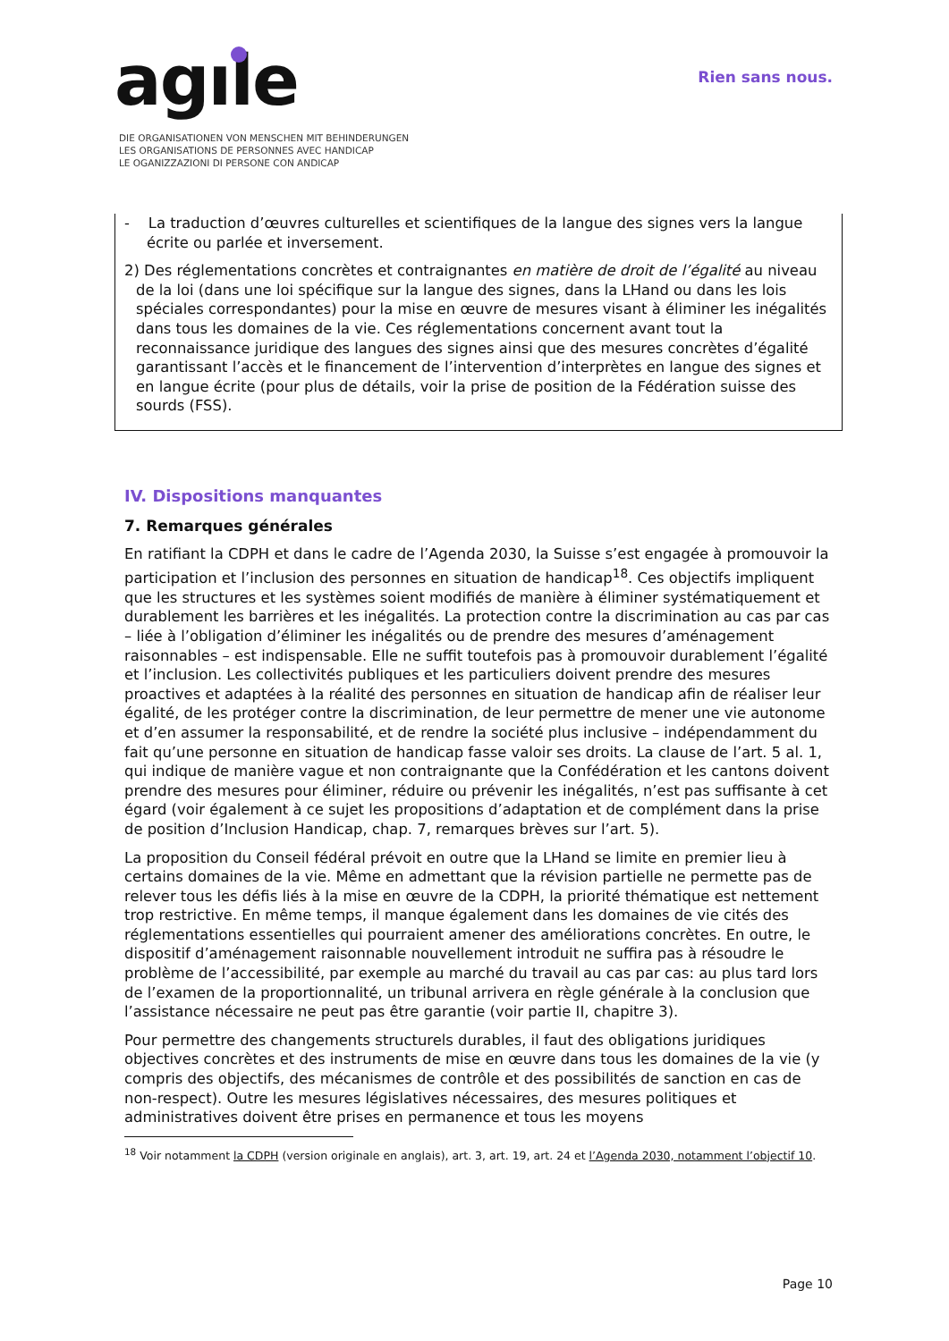agıle
DIE ORGANISATIONEN VON MENSCHEN MIT BEHINDERUNGEN
LES ORGANISATIONS DE PERSONNES AVEC HANDICAP
LE OGANIZZAZIONI DI PERSONE CON ANDICAP
Rien sans nous.
- La traduction d’œuvres culturelles et scientifiques de la langue des signes vers la langue écrite ou parlée et inversement.
2) Des réglementations concrètes et contraignantes en matière de droit de l’égalité au niveau de la loi (dans une loi spécifique sur la langue des signes, dans la LHand ou dans les lois spéciales correspondantes) pour la mise en œuvre de mesures visant à éliminer les inégalités dans tous les domaines de la vie. Ces réglementations concernent avant tout la reconnaissance juridique des langues des signes ainsi que des mesures concrètes d’égalité garantissant l’accès et le financement de l’intervention d’interprètes en langue des signes et en langue écrite (pour plus de détails, voir la prise de position de la Fédération suisse des sourds (FSS).
IV. Dispositions manquantes
7. Remarques générales
En ratifiant la CDPH et dans le cadre de l’Agenda 2030, la Suisse s’est engagée à promouvoir la participation et l’inclusion des personnes en situation de handicap<sup>18</sup>. Ces objectifs impliquent que les structures et les systèmes soient modifiés de manière à éliminer systématiquement et durablement les barrières et les inégalités. La protection contre la discrimination au cas par cas – liée à l’obligation d’éliminer les inégalités ou de prendre des mesures d’aménagement raisonnables – est indispensable. Elle ne suffit toutefois pas à promouvoir durablement l’égalité et l’inclusion. Les collectivités publiques et les particuliers doivent prendre des mesures proactives et adaptées à la réalité des personnes en situation de handicap afin de réaliser leur égalité, de les protéger contre la discrimination, de leur permettre de mener une vie autonome et d’en assumer la responsabilité, et de rendre la société plus inclusive – indépendamment du fait qu’une personne en situation de handicap fasse valoir ses droits. La clause de l’art. 5 al. 1, qui indique de manière vague et non contraignante que la Confédération et les cantons doivent prendre des mesures pour éliminer, réduire ou prévenir les inégalités, n’est pas suffisante à cet égard (voir également à ce sujet les propositions d’adaptation et de complément dans la prise de position d’Inclusion Handicap, chap. 7, remarques brèves sur l’art. 5).
La proposition du Conseil fédéral prévoit en outre que la LHand se limite en premier lieu à certains domaines de la vie. Même en admettant que la révision partielle ne permette pas de relever tous les défis liés à la mise en œuvre de la CDPH, la priorité thématique est nettement trop restrictive. En même temps, il manque également dans les domaines de vie cités des réglementations essentielles qui pourraient amener des améliorations concrètes. En outre, le dispositif d’aménagement raisonnable nouvellement introduit ne suffira pas à résoudre le problème de l’accessibilité, par exemple au marché du travail au cas par cas: au plus tard lors de l’examen de la proportionnalité, un tribunal arrivera en règle générale à la conclusion que l’assistance nécessaire ne peut pas être garantie (voir partie II, chapitre 3).
Pour permettre des changements structurels durables, il faut des obligations juridiques objectives concrètes et des instruments de mise en œuvre dans tous les domaines de la vie (y compris des objectifs, des mécanismes de contrôle et des possibilités de sanction en cas de non-respect). Outre les mesures législatives nécessaires, des mesures politiques et administratives doivent être prises en permanence et tous les moyens
<sup>18</sup> Voir notamment la CDPH (version originale en anglais), art. 3, art. 19, art. 24 et l’Agenda 2030, notamment l’objectif 10.
Page 10